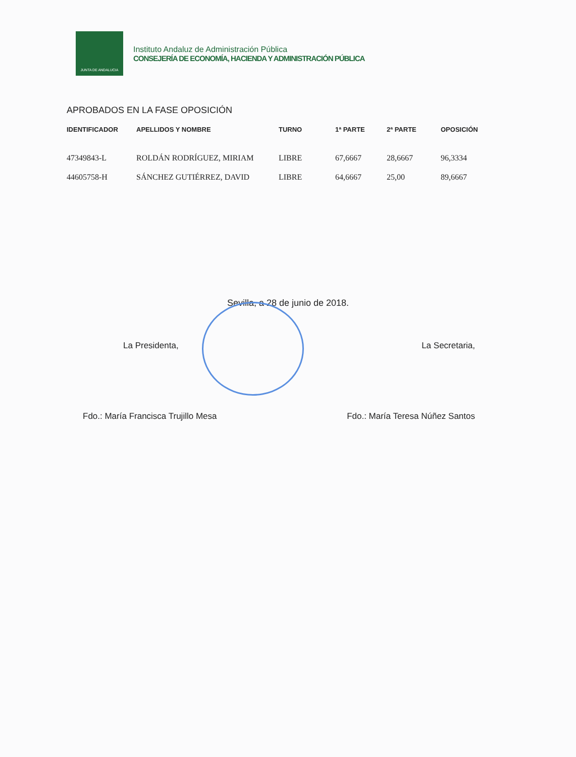JUNTA DE ANDALUCIA
Instituto Andaluz de Administración Pública
CONSEJERÍA DE ECONOMÍA, HACIENDA Y ADMINISTRACIÓN PÚBLICA
APROBADOS EN LA FASE OPOSICIÓN
| IDENTIFICADOR | APELLIDOS Y NOMBRE | TURNO | 1ª PARTE | 2ª PARTE | OPOSICIÓN |
| --- | --- | --- | --- | --- | --- |
| 47349843-L | ROLDÁN RODRÍGUEZ, MIRIAM | LIBRE | 67,6667 | 28,6667 | 96,3334 |
| 44605758-H | SÁNCHEZ GUTIÉRREZ, DAVID | LIBRE | 64,6667 | 25,00 | 89,6667 |
Sevilla, a 28 de junio de 2018.
La Presidenta, La Secretaria,
Fdo.: María Francisca Trujillo Mesa Fdo.: María Teresa Núñez Santos